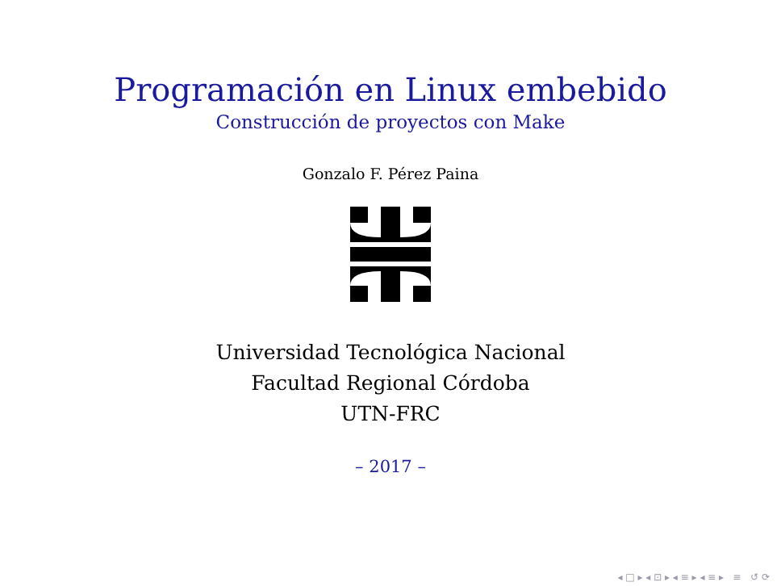Programación en Linux embebido
Construcción de proyectos con Make
Gonzalo F. Pérez Paina
Universidad Tecnológica Nacional
Facultad Regional Córdoba
UTN-FRC
– 2017 –
◂ □ ▸ ◂ ⊡ ▸ ◂ ≡ ▸ ◂ ≡ ▸ ≡ ↺ ⟳